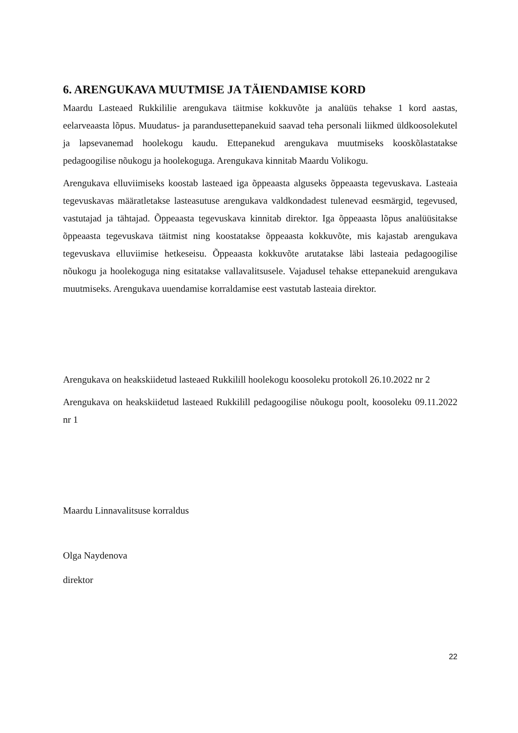6. ARENGUKAVA MUUTMISE JA TÄIENDAMISE KORD
Maardu Lasteaed Rukkililie arengukava täitmise kokkuvõte ja analüüs tehakse 1 kord aastas, eelarveaasta lõpus. Muudatus- ja parandusettepanekuid saavad teha personali liikmed üldkoosolekutel ja lapsevanemad hoolekogu kaudu. Ettepanekud arengukava muutmiseks kooskõlastatakse pedagoogilise nõukogu ja hoolekoguga. Arengukava kinnitab Maardu Volikogu.
Arengukava elluviimiseks koostab lasteaed iga õppeaasta alguseks õppeaasta tegevuskava. Lasteaia tegevuskavas määratletakse lasteasutuse arengukava valdkondadest tulenevad eesmärgid, tegevused, vastutajad ja tähtajad. Õppeaasta tegevuskava kinnitab direktor. Iga õppeaasta lõpus analüüsitakse õppeaasta tegevuskava täitmist ning koostatakse õppeaasta kokkuvõte, mis kajastab arengukava tegevuskava elluviimise hetkeseisu. Õppeaasta kokkuvõte arutatakse läbi lasteaia pedagoogilise nõukogu ja hoolekoguga ning esitatakse vallavalitsusele. Vajadusel tehakse ettepanekuid arengukava muutmiseks. Arengukava uuendamise korraldamise eest vastutab lasteaia direktor.
Arengukava on heakskiidetud lasteaed Rukkilill hoolekogu koosoleku protokoll 26.10.2022 nr 2
Arengukava on heakskiidetud lasteaed Rukkilill pedagoogilise nõukogu poolt, koosoleku 09.11.2022 nr 1
Maardu Linnavalitsuse korraldus
Olga Naydenova
direktor
22